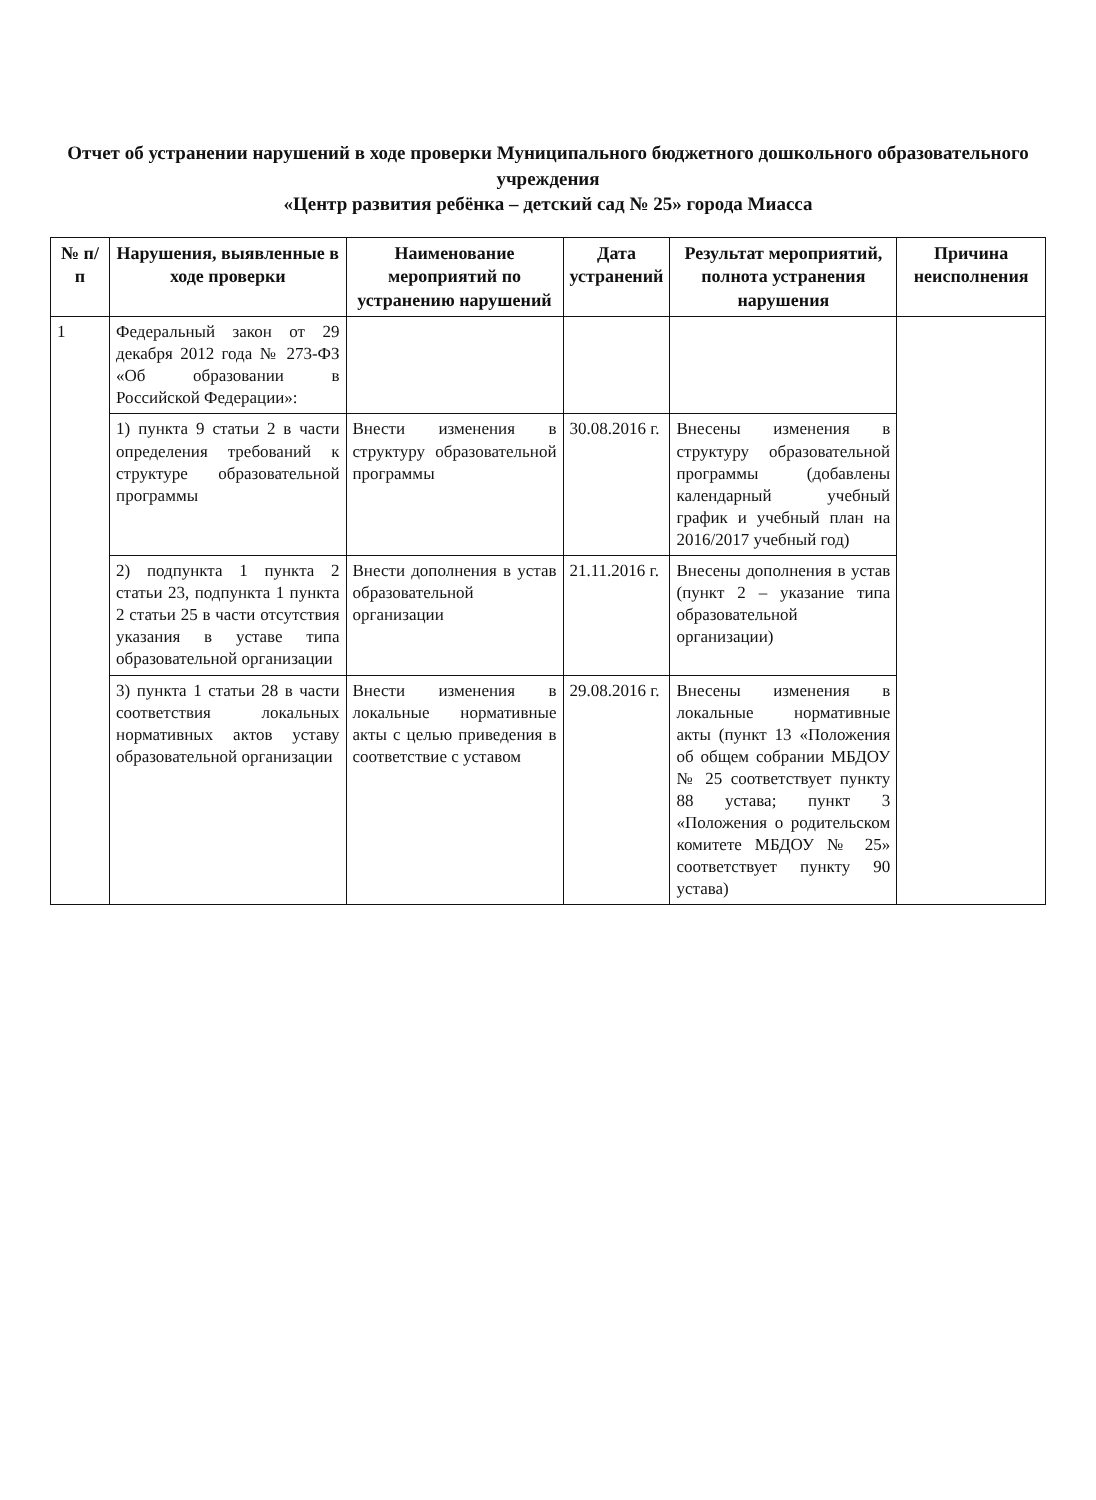Отчет об устранении нарушений в ходе проверки Муниципального бюджетного дошкольного образовательного учреждения
«Центр развития ребёнка – детский сад № 25» города Миасса
| № п/п | Нарушения, выявленные в ходе проверки | Наименование мероприятий по устранению нарушений | Дата устранений | Результат мероприятий, полнота устранения нарушения | Причина неисполнения |
| --- | --- | --- | --- | --- | --- |
| 1 | Федеральный закон от 29 декабря 2012 года № 273-ФЗ «Об образовании в Российской Федерации»: | | | | |
| | 1) пункта 9 статьи 2 в части определения требований к структуре образовательной программы | Внести изменения в структуру образовательной программы | 30.08.2016 г. | Внесены изменения в структуру образовательной программы (добавлены календарный учебный график и учебный план на 2016/2017 учебный год) | |
| | 2) подпункта 1 пункта 2 статьи 23, подпункта 1 пункта 2 статьи 25 в части отсутствия указания в уставе типа образовательной организации | Внести дополнения в устав образовательной организации | 21.11.2016 г. | Внесены дополнения в устав (пункт 2 – указание типа образовательной организации) | |
| | 3) пункта 1 статьи 28 в части соответствия локальных нормативных актов уставу образовательной организации | Внести изменения в локальные нормативные акты с целью приведения в соответствие с уставом | 29.08.2016 г. | Внесены изменения в локальные нормативные акты (пункт 13 «Положения об общем собрании МБДОУ № 25 соответствует пункту 88 устава; пункт 3 «Положения о родительском комитете МБДОУ № 25» соответствует пункту 90 устава) | |